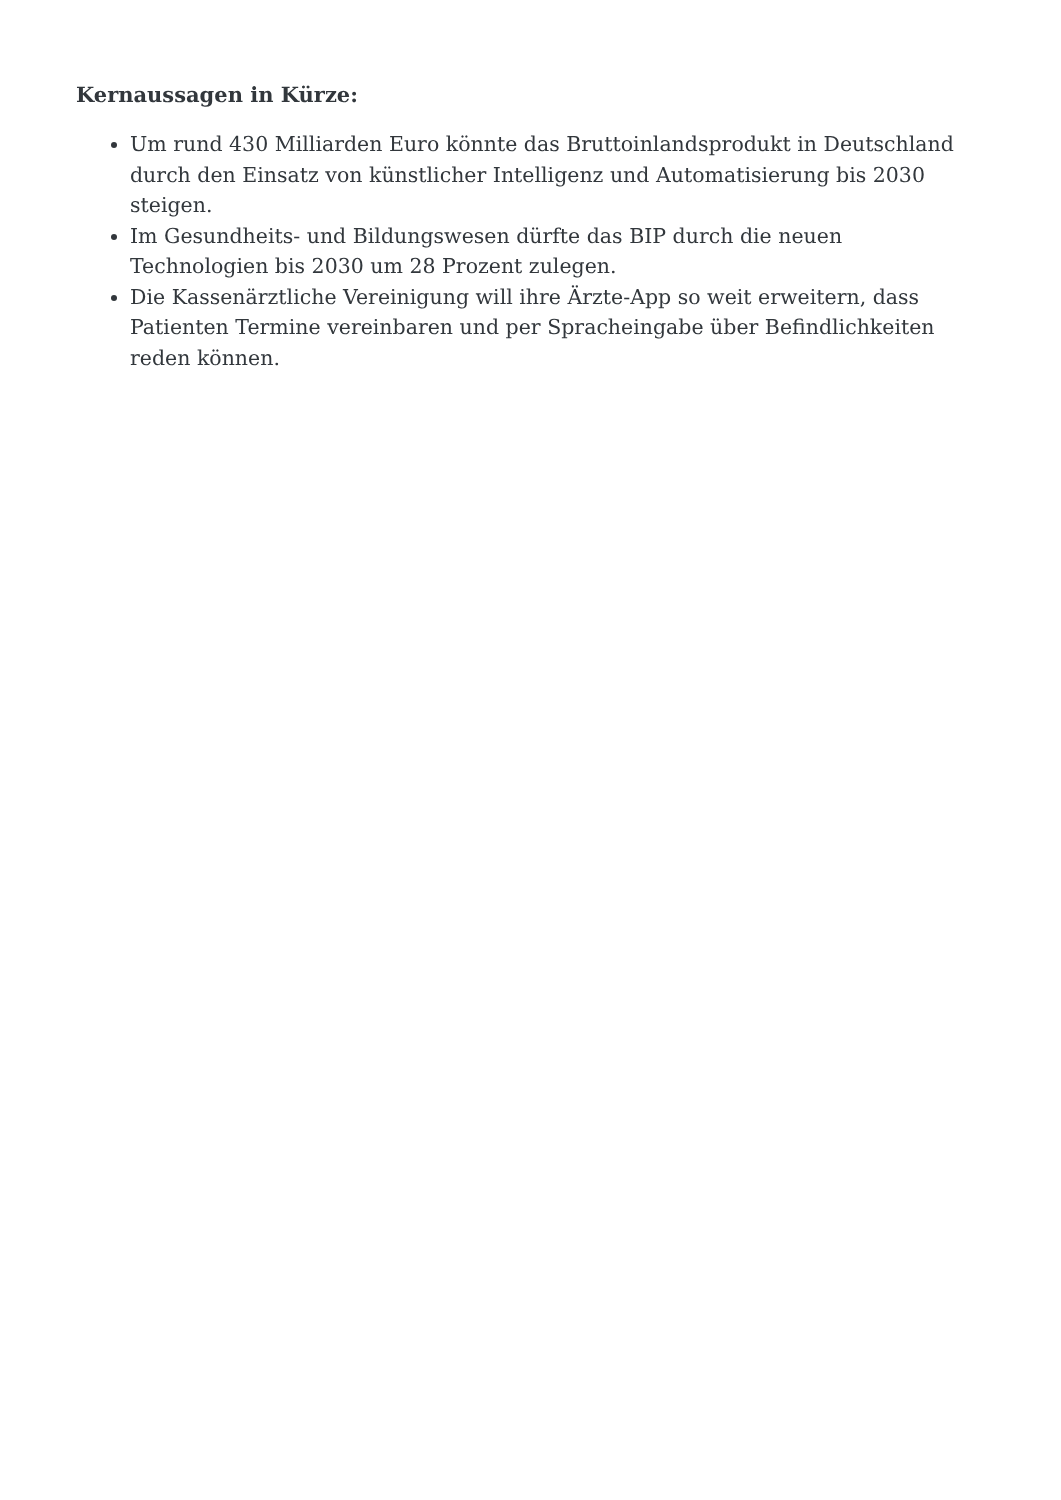Kernaussagen in Kürze:
Um rund 430 Milliarden Euro könnte das Bruttoinlandsprodukt in Deutschland durch den Einsatz von künstlicher Intelligenz und Automatisierung bis 2030 steigen.
Im Gesundheits- und Bildungswesen dürfte das BIP durch die neuen Technologien bis 2030 um 28 Prozent zulegen.
Die Kassenärztliche Vereinigung will ihre Ärzte-App so weit erweitern, dass Patienten Termine vereinbaren und per Spracheingabe über Befindlichkeiten reden können.